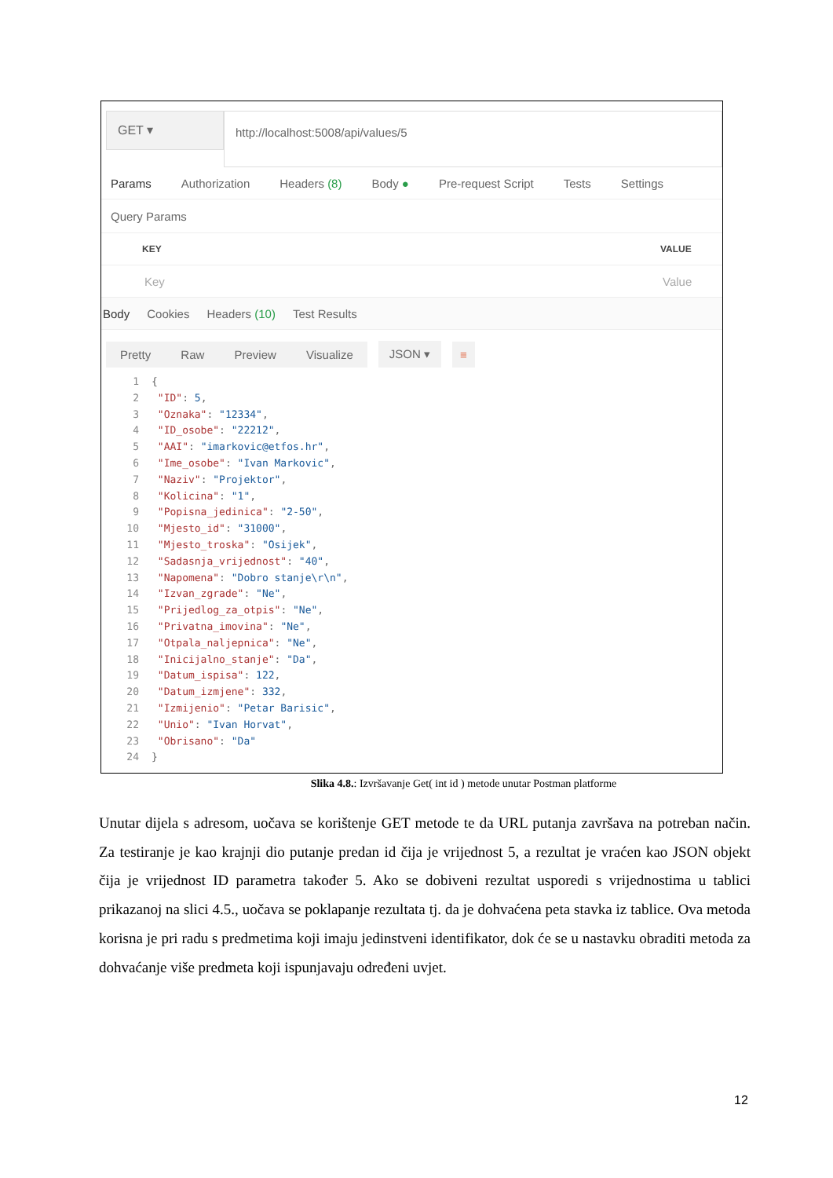GET ▾
http://localhost:5008/api/values/5
Params Authorization Headers (8) Body ● Pre-request Script Tests Settings
Query Params
KEY VALUE
Key Value
Body Cookies Headers (10) Test Results
Pretty Raw Preview Visualize JSON ▾ ≡
1 {
2 "ID": 5,
3 "Oznaka": "12334",
4 "ID_osobe": "22212",
5 "AAI": "imarkovic@etfos.hr",
6 "Ime_osobe": "Ivan Markovic",
7 "Naziv": "Projektor",
8 "Kolicina": "1",
9 "Popisna_jedinica": "2-50",
10 "Mjesto_id": "31000",
11 "Mjesto_troska": "Osijek",
12 "Sadasnja_vrijednost": "40",
13 "Napomena": "Dobro stanje\r\n",
14 "Izvan_zgrade": "Ne",
15 "Prijedlog_za_otpis": "Ne",
16 "Privatna_imovina": "Ne",
17 "Otpala_naljepnica": "Ne",
18 "Inicijalno_stanje": "Da",
19 "Datum_ispisa": 122,
20 "Datum_izmjene": 332,
21 "Izmijenio": "Petar Barisic",
22 "Unio": "Ivan Horvat",
23 "Obrisano": "Da"
24 }
Slika 4.8.: Izvršavanje Get( int id ) metode unutar Postman platforme
Unutar dijela s adresom, uočava se korištenje GET metode te da URL putanja završava na potreban način. Za testiranje je kao krajnji dio putanje predan id čija je vrijednost 5, a rezultat je vraćen kao JSON objekt čija je vrijednost ID parametra također 5. Ako se dobiveni rezultat usporedi s vrijednostima u tablici prikazanoj na slici 4.5., uočava se poklapanje rezultata tj. da je dohvaćena peta stavka iz tablice. Ova metoda korisna je pri radu s predmetima koji imaju jedinstveni identifikator, dok će se u nastavku obraditi metoda za dohvaćanje više predmeta koji ispunjavaju određeni uvjet.
12